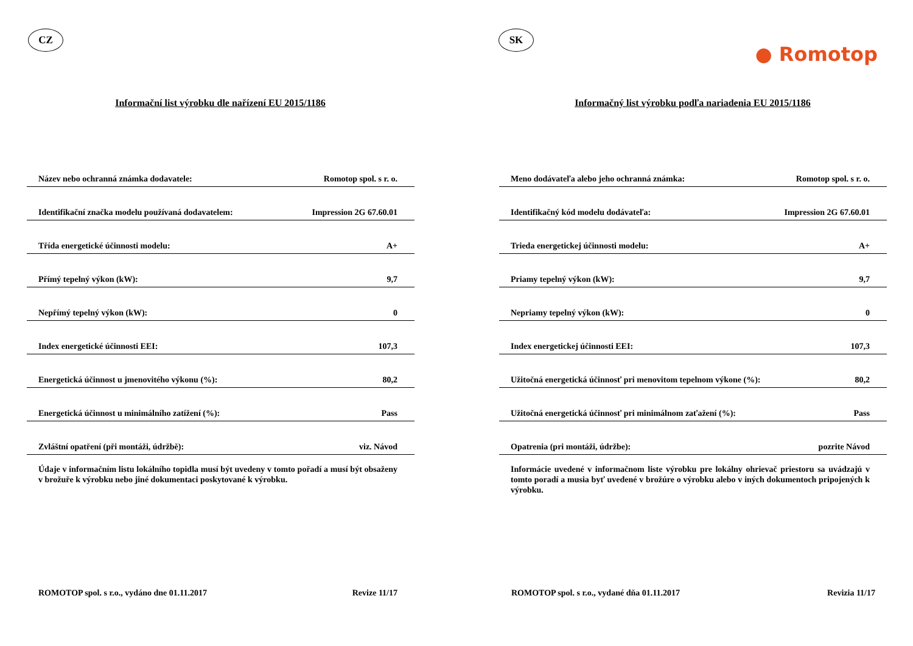CZ
Informační list výrobku dle nařízení EU 2015/1186
| Název nebo ochranná známka dodavatele: | Romotop spol. s r. o. |
| Identifikační značka modelu používaná dodavatelem: | Impression 2G 67.60.01 |
| Třída energetické účinnosti modelu: | A+ |
| Přímý tepelný výkon (kW): | 9,7 |
| Nepřímý tepelný výkon (kW): | 0 |
| Index energetické účinnosti EEI: | 107,3 |
| Energetická účinnost u jmenovitého výkonu (%): | 80,2 |
| Energetická účinnost u minimálního zatížení (%): | Pass |
| Zvláštní opatření (při montáži, údržbě): | viz. Návod |
Údaje v informačním listu lokálního topidla musí být uvedeny v tomto pořadí a musí být obsaženy v brožuře k výrobku nebo jiné dokumentaci poskytované k výrobku.
ROMOTOP spol. s r.o., vydáno dne 01.11.2017 Revize 11/17
SK
● Romotop
Informačný list výrobku podľa nariadenia EU 2015/1186
| Meno dodávateľa alebo jeho ochranná známka: | Romotop spol. s r. o. |
| Identifikačný kód modelu dodávateľa: | Impression 2G 67.60.01 |
| Trieda energetickej účinnosti modelu: | A+ |
| Priamy tepelný výkon (kW): | 9,7 |
| Nepriamy tepelný výkon (kW): | 0 |
| Index energetickej účinnosti EEI: | 107,3 |
| Užitočná energetická účinnosť pri menovitom tepelnom výkone (%): | 80,2 |
| Užitočná energetická účinnosť pri minimálnom zaťažení (%): | Pass |
| Opatrenia (pri montáži, údržbe): | pozrite Návod |
Informácie uvedené v informačnom liste výrobku pre lokálny ohrievač priestoru sa uvádzajú v tomto poradí a musia byť uvedené v brožúre o výrobku alebo v iných dokumentoch pripojených k výrobku.
ROMOTOP spol. s r.o., vydané dňa 01.11.2017 Revizia 11/17